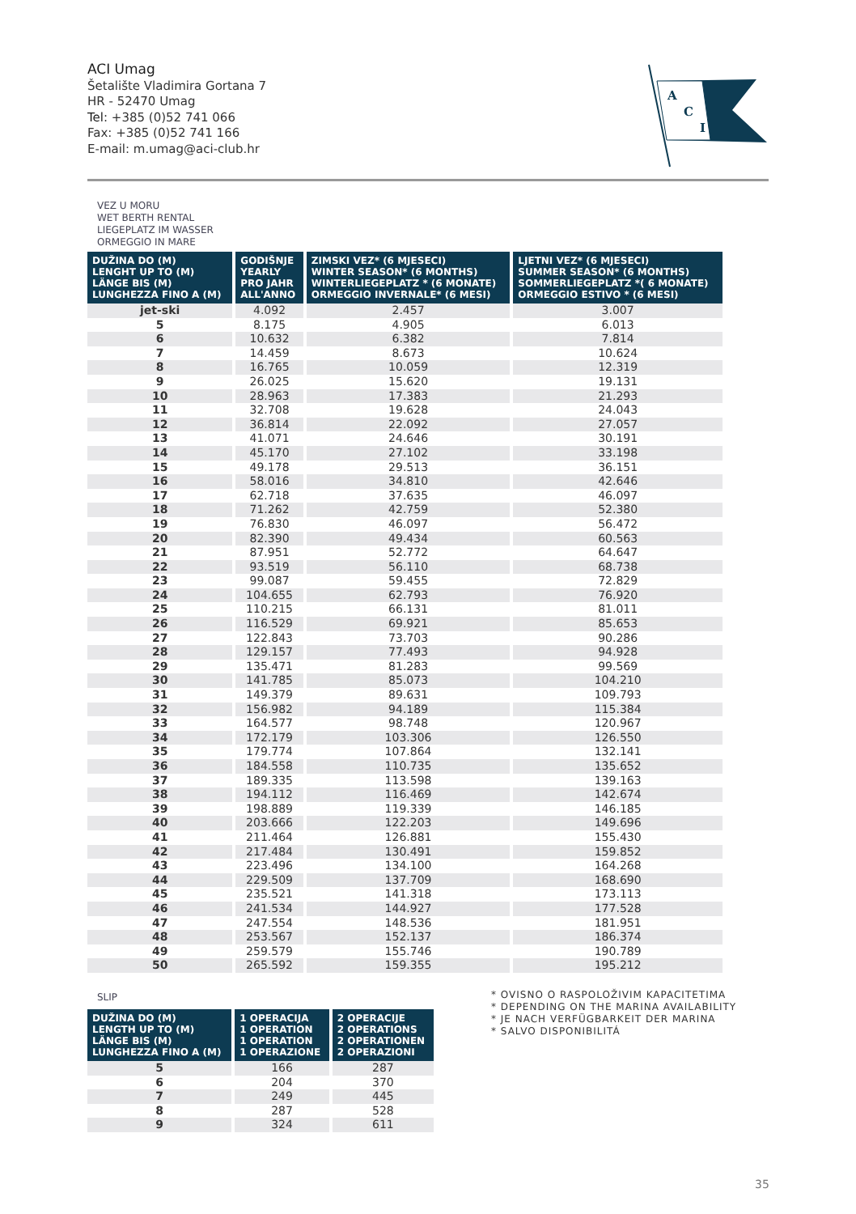ACI Umag
Šetalište Vladimira Gortana 7
HR - 52470 Umag
Tel: +385 (0)52 741 066
Fax: +385 (0)52 741 166
E-mail: m.umag@aci-club.hr
A
C
I
VEZ U MORU
WET BERTH RENTAL
LIEGEPLATZ IM WASSER
ORMEGGIO IN MARE
| DUŽINA DO (M) LENGHT UP TO (M) LÄNGE BIS (M) LUNGHEZZA FINO A (M) | GODIŠNJE YEARLY PRO JAHR ALL'ANNO | ZIMSKI VEZ* (6 MJESECI) WINTER SEASON* (6 MONTHS) WINTERLIEGEPLATZ * (6 MONATE) ORMEGGIO INVERNALE* (6 MESI) | LJETNI VEZ* (6 MJESECI) SUMMER SEASON* (6 MONTHS) SOMMERLIEGEPLATZ *( 6 MONATE) ORMEGGIO ESTIVO * (6 MESI) |
| --- | --- | --- | --- |
| jet-ski | 4.092 | 2.457 | 3.007 |
| 5 | 8.175 | 4.905 | 6.013 |
| 6 | 10.632 | 6.382 | 7.814 |
| 7 | 14.459 | 8.673 | 10.624 |
| 8 | 16.765 | 10.059 | 12.319 |
| 9 | 26.025 | 15.620 | 19.131 |
| 10 | 28.963 | 17.383 | 21.293 |
| 11 | 32.708 | 19.628 | 24.043 |
| 12 | 36.814 | 22.092 | 27.057 |
| 13 | 41.071 | 24.646 | 30.191 |
| 14 | 45.170 | 27.102 | 33.198 |
| 15 | 49.178 | 29.513 | 36.151 |
| 16 | 58.016 | 34.810 | 42.646 |
| 17 | 62.718 | 37.635 | 46.097 |
| 18 | 71.262 | 42.759 | 52.380 |
| 19 | 76.830 | 46.097 | 56.472 |
| 20 | 82.390 | 49.434 | 60.563 |
| 21 | 87.951 | 52.772 | 64.647 |
| 22 | 93.519 | 56.110 | 68.738 |
| 23 | 99.087 | 59.455 | 72.829 |
| 24 | 104.655 | 62.793 | 76.920 |
| 25 | 110.215 | 66.131 | 81.011 |
| 26 | 116.529 | 69.921 | 85.653 |
| 27 | 122.843 | 73.703 | 90.286 |
| 28 | 129.157 | 77.493 | 94.928 |
| 29 | 135.471 | 81.283 | 99.569 |
| 30 | 141.785 | 85.073 | 104.210 |
| 31 | 149.379 | 89.631 | 109.793 |
| 32 | 156.982 | 94.189 | 115.384 |
| 33 | 164.577 | 98.748 | 120.967 |
| 34 | 172.179 | 103.306 | 126.550 |
| 35 | 179.774 | 107.864 | 132.141 |
| 36 | 184.558 | 110.735 | 135.652 |
| 37 | 189.335 | 113.598 | 139.163 |
| 38 | 194.112 | 116.469 | 142.674 |
| 39 | 198.889 | 119.339 | 146.185 |
| 40 | 203.666 | 122.203 | 149.696 |
| 41 | 211.464 | 126.881 | 155.430 |
| 42 | 217.484 | 130.491 | 159.852 |
| 43 | 223.496 | 134.100 | 164.268 |
| 44 | 229.509 | 137.709 | 168.690 |
| 45 | 235.521 | 141.318 | 173.113 |
| 46 | 241.534 | 144.927 | 177.528 |
| 47 | 247.554 | 148.536 | 181.951 |
| 48 | 253.567 | 152.137 | 186.374 |
| 49 | 259.579 | 155.746 | 190.789 |
| 50 | 265.592 | 159.355 | 195.212 |
SLIP
| DUŽINA DO (M) LENGTH UP TO (M) LÄNGE BIS (M) LUNGHEZZA FINO A (M) | 1 OPERACIJA 1 OPERATION 1 OPERATION 1 OPERAZIONE | 2 OPERACIJE 2 OPERATIONS 2 OPERATIONEN 2 OPERAZIONI |
| --- | --- | --- |
| 5 | 166 | 287 |
| 6 | 204 | 370 |
| 7 | 249 | 445 |
| 8 | 287 | 528 |
| 9 | 324 | 611 |
* OVISNO O RASPOLOŽIVIM KAPACITETIMA
* DEPENDING ON THE MARINA AVAILABILITY
* JE NACH VERFÜGBARKEIT DER MARINA
* SALVO DISPONIBILITÁ
35